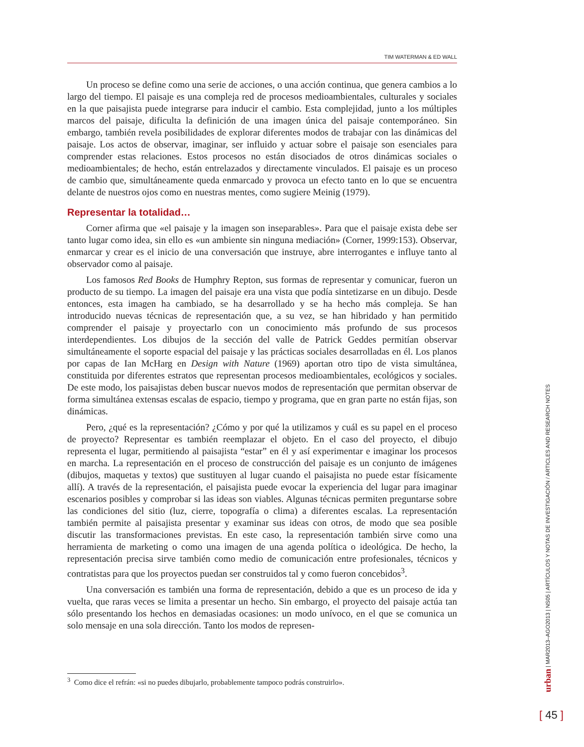TIM WATERMAN & ED WALL
Un proceso se define como una serie de acciones, o una acción continua, que genera cambios a lo largo del tiempo. El paisaje es una compleja red de procesos medioambientales, culturales y sociales en la que paisajista puede integrarse para inducir el cambio. Esta complejidad, junto a los múltiples marcos del paisaje, dificulta la definición de una imagen única del paisaje contemporáneo. Sin embargo, también revela posibilidades de explorar diferentes modos de trabajar con las dinámicas del paisaje. Los actos de observar, imaginar, ser influido y actuar sobre el paisaje son esenciales para comprender estas relaciones. Estos procesos no están disociados de otros dinámicas sociales o medioambientales; de hecho, están entrelazados y directamente vinculados. El paisaje es un proceso de cambio que, simultáneamente queda enmarcado y provoca un efecto tanto en lo que se encuentra delante de nuestros ojos como en nuestras mentes, como sugiere Meinig (1979).
Representar la totalidad…
Corner afirma que «el paisaje y la imagen son inseparables». Para que el paisaje exista debe ser tanto lugar como idea, sin ello es «un ambiente sin ninguna mediación» (Corner, 1999:153). Observar, enmarcar y crear es el inicio de una conversación que instruye, abre interrogantes e influye tanto al observador como al paisaje.
Los famosos Red Books de Humphry Repton, sus formas de representar y comunicar, fueron un producto de su tiempo. La imagen del paisaje era una vista que podía sintetizarse en un dibujo. Desde entonces, esta imagen ha cambiado, se ha desarrollado y se ha hecho más compleja. Se han introducido nuevas técnicas de representación que, a su vez, se han hibridado y han permitido comprender el paisaje y proyectarlo con un conocimiento más profundo de sus procesos interdependientes. Los dibujos de la sección del valle de Patrick Geddes permitían observar simultáneamente el soporte espacial del paisaje y las prácticas sociales desarrolladas en él. Los planos por capas de Ian McHarg en Design with Nature (1969) aportan otro tipo de vista simultánea, constituida por diferentes estratos que representan procesos medioambientales, ecológicos y sociales. De este modo, los paisajistas deben buscar nuevos modos de representación que permitan observar de forma simultánea extensas escalas de espacio, tiempo y programa, que en gran parte no están fijas, son dinámicas.
Pero, ¿qué es la representación? ¿Cómo y por qué la utilizamos y cuál es su papel en el proceso de proyecto? Representar es también reemplazar el objeto. En el caso del proyecto, el dibujo representa el lugar, permitiendo al paisajista “estar” en él y así experimentar e imaginar los procesos en marcha. La representación en el proceso de construcción del paisaje es un conjunto de imágenes (dibujos, maquetas y textos) que sustituyen al lugar cuando el paisajista no puede estar físicamente allí). A través de la representación, el paisajista puede evocar la experiencia del lugar para imaginar escenarios posibles y comprobar si las ideas son viables. Algunas técnicas permiten preguntarse sobre las condiciones del sitio (luz, cierre, topografía o clima) a diferentes escalas. La representación también permite al paisajista presentar y examinar sus ideas con otros, de modo que sea posible discutir las transformaciones previstas. En este caso, la representación también sirve como una herramienta de marketing o como una imagen de una agenda política o ideológica. De hecho, la representación precisa sirve también como medio de comunicación entre profesionales, técnicos y contratistas para que los proyectos puedan ser construidos tal y como fueron concebidos<sup>3</sup>.
Una conversación es también una forma de representación, debido a que es un proceso de ida y vuelta, que raras veces se limita a presentar un hecho. Sin embargo, el proyecto del paisaje actúa tan sólo presentando los hechos en demasiadas ocasiones: un modo unívoco, en el que se comunica un solo mensaje en una sola dirección. Tanto los modos de represen-
<sup>3</sup> Como dice el refrán: «si no puedes dibujarlo, probablemente tampoco podrás construirlo».
urban | MAR2013–AGO2013 | NS05 | ARTÍCULOS Y NOTAS DE INVESTIGACIÓN / ARTICLES AND RESEARCH NOTES
[ 45 ]